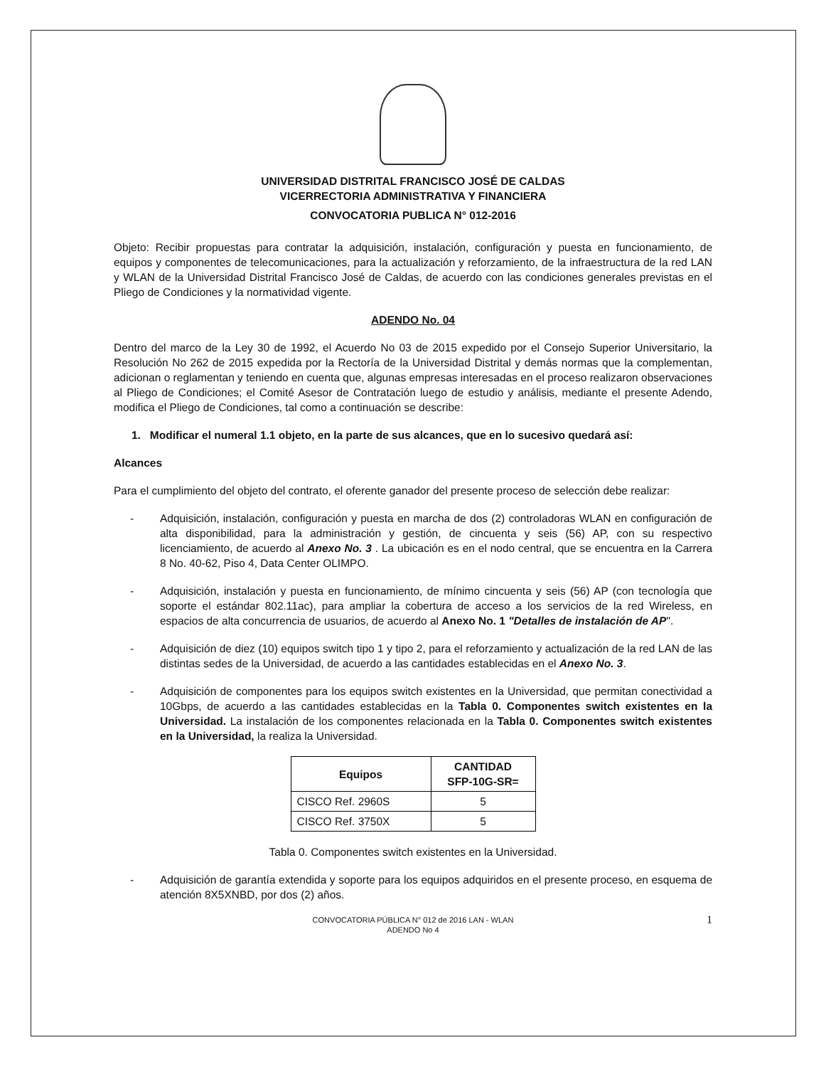UNIVERSIDAD DISTRITAL FRANCISCO JOSÉ DE CALDAS
VICERRECTORIA ADMINISTRATIVA Y FINANCIERA
CONVOCATORIA PUBLICA N° 012-2016
Objeto: Recibir propuestas para contratar la adquisición, instalación, configuración y puesta en funcionamiento, de equipos y componentes de telecomunicaciones, para la actualización y reforzamiento, de la infraestructura de la red LAN y WLAN de la Universidad Distrital Francisco José de Caldas, de acuerdo con las condiciones generales previstas en el Pliego de Condiciones y la normatividad vigente.
ADENDO No. 04
Dentro del marco de la Ley 30 de 1992, el Acuerdo No 03 de 2015 expedido por el Consejo Superior Universitario, la Resolución No 262 de 2015 expedida por la Rectoría de la Universidad Distrital y demás normas que la complementan, adicionan o reglamentan y teniendo en cuenta que, algunas empresas interesadas en el proceso realizaron observaciones al Pliego de Condiciones; el Comité Asesor de Contratación luego de estudio y análisis, mediante el presente Adendo, modifica el Pliego de Condiciones, tal como a continuación se describe:
1. Modificar el numeral 1.1 objeto, en la parte de sus alcances, que en lo sucesivo quedará así:
Alcances
Para el cumplimiento del objeto del contrato, el oferente ganador del presente proceso de selección debe realizar:
- Adquisición, instalación, configuración y puesta en marcha de dos (2) controladoras WLAN en configuración de alta disponibilidad, para la administración y gestión, de cincuenta y seis (56) AP, con su respectivo licenciamiento, de acuerdo al Anexo No. 3 . La ubicación es en el nodo central, que se encuentra en la Carrera 8 No. 40-62, Piso 4, Data Center OLIMPO.
- Adquisición, instalación y puesta en funcionamiento, de mínimo cincuenta y seis (56) AP (con tecnología que soporte el estándar 802.11ac), para ampliar la cobertura de acceso a los servicios de la red Wireless, en espacios de alta concurrencia de usuarios, de acuerdo al Anexo No. 1 "Detalles de instalación de AP".
- Adquisición de diez (10) equipos switch tipo 1 y tipo 2, para el reforzamiento y actualización de la red LAN de las distintas sedes de la Universidad, de acuerdo a las cantidades establecidas en el Anexo No. 3.
- Adquisición de componentes para los equipos switch existentes en la Universidad, que permitan conectividad a 10Gbps, de acuerdo a las cantidades establecidas en la Tabla 0. Componentes switch existentes en la Universidad. La instalación de los componentes relacionada en la Tabla 0. Componentes switch existentes en la Universidad, la realiza la Universidad.
| Equipos | CANTIDAD SFP-10G-SR= |
| --- | --- |
| CISCO Ref. 2960S | 5 |
| CISCO Ref. 3750X | 5 |
Tabla 0. Componentes switch existentes en la Universidad.
- Adquisición de garantía extendida y soporte para los equipos adquiridos en el presente proceso, en esquema de atención 8X5XNBD, por dos (2) años.
CONVOCATORIA PÚBLICA N° 012 de 2016 LAN - WLAN
ADENDO No 4 1